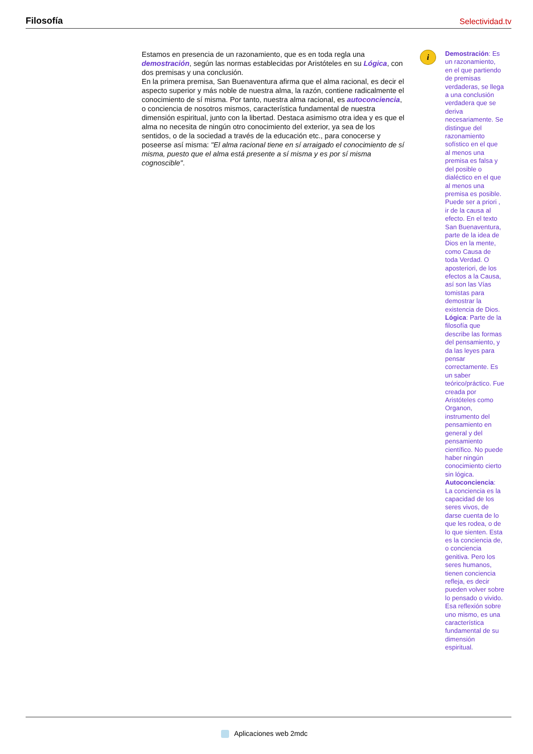Filosofía Selectividad.tv
Estamos en presencia de un razonamiento, que es en toda regla una demostración, según las normas establecidas por Aristóteles en su Lógica, con dos premisas y una conclusión.
En la primera premisa, San Buenaventura afirma que el alma racional, es decir el aspecto superior y más noble de nuestra alma, la razón, contiene radicalmente el conocimiento de sí misma. Por tanto, nuestra alma racional, es autoconciencia, o conciencia de nosotros mismos, característica fundamental de nuestra dimensión espiritual, junto con la libertad. Destaca asimismo otra idea y es que el alma no necesita de ningún otro conocimiento del exterior, ya sea de los sentidos, o de la sociedad a través de la educación etc., para conocerse y poseerse así misma: "El alma racional tiene en sí arraigado el conocimiento de sí misma, puesto que el alma está presente a sí misma y es por sí misma cognoscible".
i
Demostración: Es un razonamiento, en el que partiendo de premisas verdaderas, se llega a una conclusión verdadera que se deriva necesariamente. Se distingue del razonamiento sofístico en el que al menos una premisa es falsa y del posible o dialéctico en el que al menos una premisa es posible. Puede ser a priori , ir de la causa al efecto. En el texto San Buenaventura, parte de la idea de Dios en la mente, como Causa de toda Verdad. O aposteriori, de los efectos a la Causa, así son las Vías tomistas para demostrar la existencia de Dios.
Lógica: Parte de la filosofía que describe las formas del pensamiento, y da las leyes para pensar correctamente. Es un saber teórico/práctico. Fue creada por Aristóteles como Organon, instrumento del pensamiento en general y del pensamiento científico. No puede haber ningún conocimiento cierto sin lógica.
Autoconciencia: La conciencia es la capacidad de los seres vivos, de darse cuenta de lo que les rodea, o de lo que sienten. Esta es la conciencia de, o conciencia genitiva. Pero los seres humanos, tienen conciencia refleja, es decir pueden volver sobre lo pensado o vivido. Esa reflexión sobre uno mismo, es una característica fundamental de su dimensión espiritual.
Aplicaciones web 2mdc